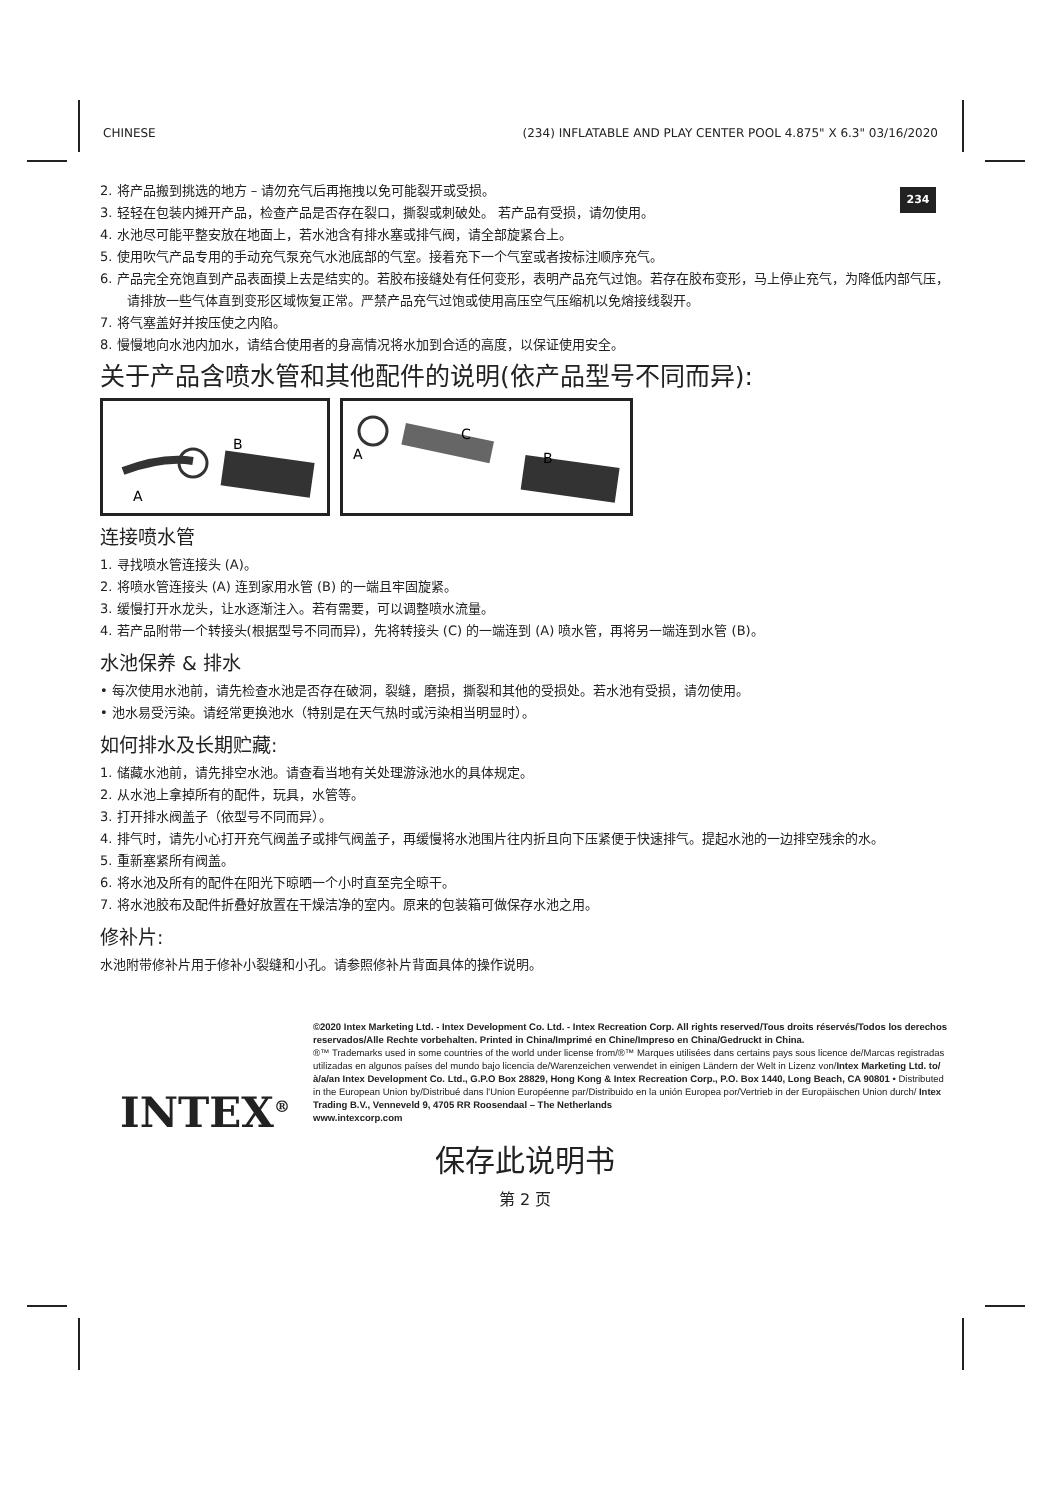CHINESE (234) INFLATABLE AND PLAY CENTER POOL 4.875" X 6.3" 03/16/2020
234
2. 将产品搬到挑选的地方 – 请勿充气后再拖拽以免可能裂开或受损。
3. 轻轻在包装内摊开产品，检查产品是否存在裂口，撕裂或刺破处。 若产品有受损，请勿使用。
4. 水池尽可能平整安放在地面上，若水池含有排水塞或排气阀，请全部旋紧合上。
5. 使用吹气产品专用的手动充气泵充气水池底部的气室。接着充下一个气室或者按标注顺序充气。
6. 产品完全充饱直到产品表面摸上去是结实的。若胶布接缝处有任何变形，表明产品充气过饱。若存在胶布变形，马上停止充气，为降低内部气压，请排放一些气体直到变形区域恢复正常。严禁产品充气过饱或使用高压空气压缩机以免熔接线裂开。
7. 将气塞盖好并按压使之内陷。
8. 慢慢地向水池内加水，请结合使用者的身高情况将水加到合适的高度，以保证使用安全。
关于产品含喷水管和其他配件的说明(依产品型号不同而异):
B
A
A
C
B
连接喷水管
1. 寻找喷水管连接头 (A)。
2. 将喷水管连接头 (A) 连到家用水管 (B) 的一端且牢固旋紧。
3. 缓慢打开水龙头，让水逐渐注入。若有需要，可以调整喷水流量。
4. 若产品附带一个转接头(根据型号不同而异)，先将转接头 (C) 的一端连到 (A) 喷水管，再将另一端连到水管 (B)。
水池保养 & 排水
• 每次使用水池前，请先检查水池是否存在破洞，裂缝，磨损，撕裂和其他的受损处。若水池有受损，请勿使用。
• 池水易受污染。请经常更换池水（特别是在天气热时或污染相当明显时）。
如何排水及长期贮藏:
1. 储藏水池前，请先排空水池。请查看当地有关处理游泳池水的具体规定。
2. 从水池上拿掉所有的配件，玩具，水管等。
3. 打开排水阀盖子（依型号不同而异）。
4. 排气时，请先小心打开充气阀盖子或排气阀盖子，再缓慢将水池围片往内折且向下压紧便于快速排气。提起水池的一边排空残余的水。
5. 重新塞紧所有阀盖。
6. 将水池及所有的配件在阳光下晾晒一个小时直至完全晾干。
7. 将水池胶布及配件折叠好放置在干燥洁净的室内。原来的包装箱可做保存水池之用。
修补片:
水池附带修补片用于修补小裂缝和小孔。请参照修补片背面具体的操作说明。
INTEX<sup>®</sup>
©2020 Intex Marketing Ltd. - Intex Development Co. Ltd. - Intex Recreation Corp. All rights reserved/Tous droits réservés/Todos los derechos reservados/Alle Rechte vorbehalten. Printed in China/Imprimé en Chine/Impreso en China/Gedruckt in China.
®™ Trademarks used in some countries of the world under license from/®™ Marques utilisées dans certains pays sous licence de/Marcas registradas utilizadas en algunos países del mundo bajo licencia de/Warenzeichen verwendet in einigen Ländern der Welt in Lizenz von/Intex Marketing Ltd. to/à/a/an Intex Development Co. Ltd., G.P.O Box 28829, Hong Kong & Intex Recreation Corp., P.O. Box 1440, Long Beach, CA 90801 • Distributed in the European Union by/Distribué dans l'Union Européenne par/Distribuido en la unión Europea por/Vertrieb in der Europäischen Union durch/ Intex Trading B.V., Venneveld 9, 4705 RR Roosendaal – The Netherlands
www.intexcorp.com
保存此说明书
第 2 页